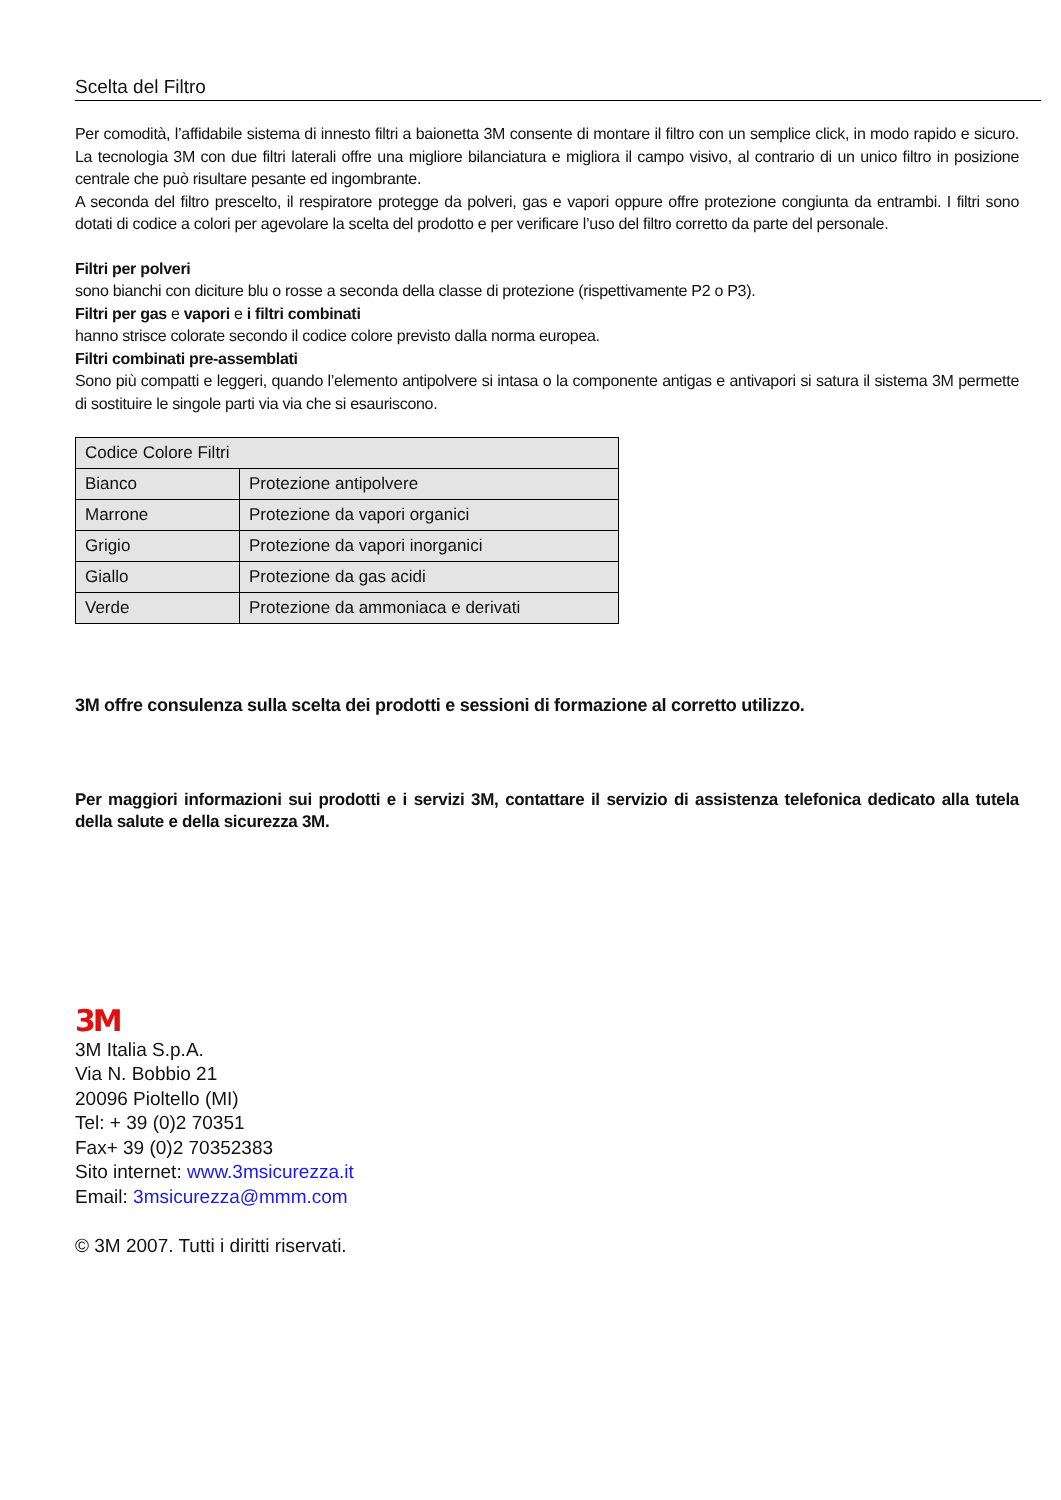Scelta del Filtro
Per comodità, l’affidabile sistema di innesto filtri a baionetta 3M consente di montare il filtro con un semplice click, in modo rapido e sicuro. La tecnologia 3M con due filtri laterali offre una migliore bilanciatura e migliora il campo visivo, al contrario di un unico filtro in posizione centrale che può risultare pesante ed ingombrante.
A seconda del filtro prescelto, il respiratore protegge da polveri, gas e vapori oppure offre protezione congiunta da entrambi. I filtri sono dotati di codice a colori per agevolare la scelta del prodotto e per verificare l’uso del filtro corretto da parte del personale.
Filtri per polveri
sono bianchi con diciture blu o rosse a seconda della classe di protezione (rispettivamente P2 o P3).
Filtri per gas e vapori e i filtri combinati
hanno strisce colorate secondo il codice colore previsto dalla norma europea.
Filtri combinati pre-assemblati
Sono più compatti e leggeri, quando l’elemento antipolvere si intasa o la componente antigas e antivapori si satura il sistema 3M permette di sostituire le singole parti via via che si esauriscono.
| Codice Colore Filtri | |
| --- | --- |
| Bianco | Protezione antipolvere |
| Marrone | Protezione da vapori organici |
| Grigio | Protezione da vapori inorganici |
| Giallo | Protezione da gas acidi |
| Verde | Protezione da ammoniaca e derivati |
3M offre consulenza sulla scelta dei prodotti e sessioni di formazione al corretto utilizzo.
Per maggiori informazioni sui prodotti e i servizi 3M, contattare il servizio di assistenza telefonica dedicato alla tutela della salute e della sicurezza 3M.
3M
3M Italia S.p.A.
Via N. Bobbio 21
20096 Pioltello (MI)
Tel: + 39 (0)2 70351
Fax+ 39 (0)2 70352383
Sito internet: www.3msicurezza.it
Email: 3msicurezza@mmm.com
© 3M 2007. Tutti i diritti riservati.